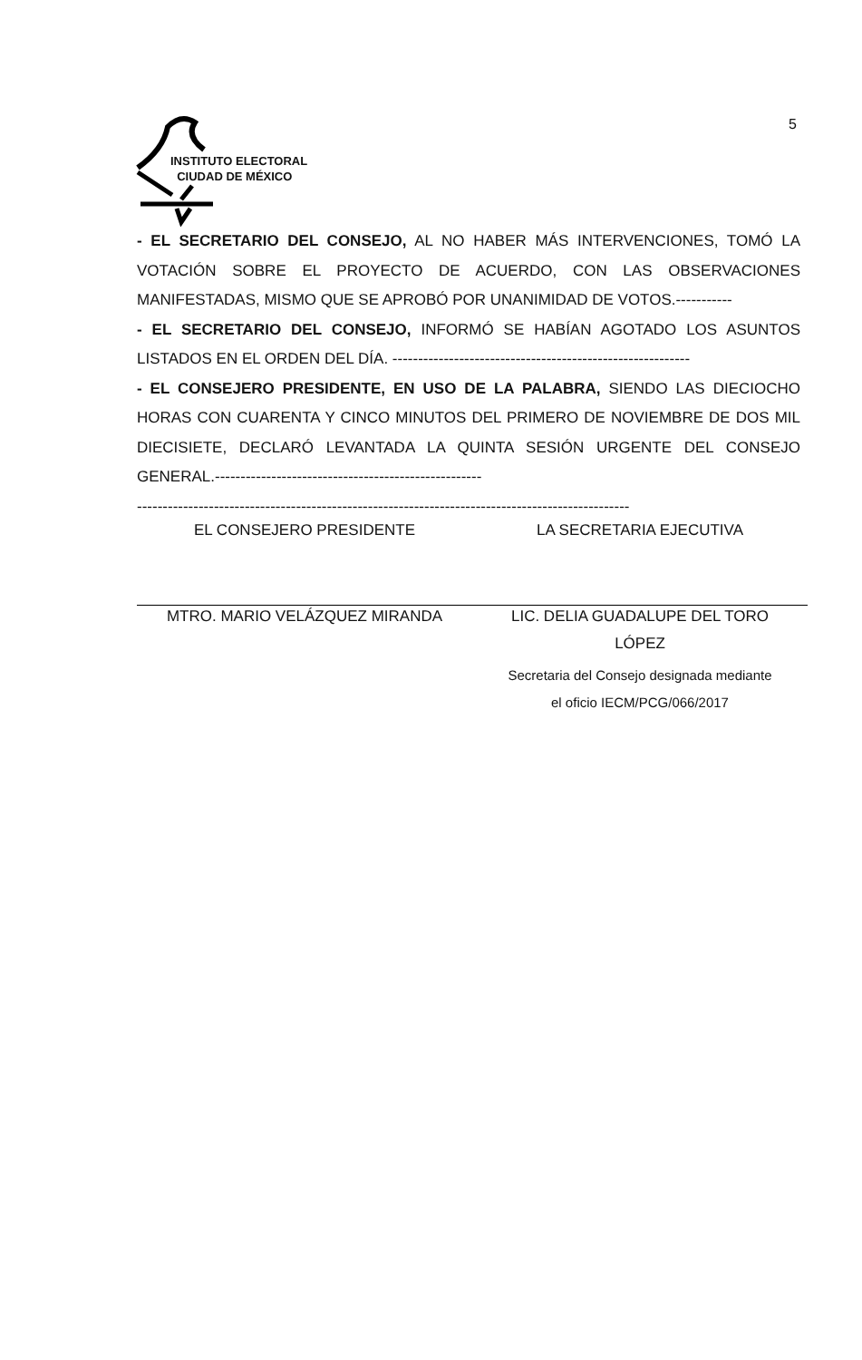5
INSTITUTO ELECTORAL
CIUDAD DE MÉXICO
- EL SECRETARIO DEL CONSEJO, AL NO HABER MÁS INTERVENCIONES, TOMÓ LA VOTACIÓN SOBRE EL PROYECTO DE ACUERDO, CON LAS OBSERVACIONES MANIFESTADAS, MISMO QUE SE APROBÓ POR UNANIMIDAD DE VOTOS.-----------
- EL SECRETARIO DEL CONSEJO, INFORMÓ SE HABÍAN AGOTADO LOS ASUNTOS LISTADOS EN EL ORDEN DEL DÍA. ----------------------------------------------------------
- EL CONSEJERO PRESIDENTE, EN USO DE LA PALABRA, SIENDO LAS DIECIOCHO HORAS CON CUARENTA Y CINCO MINUTOS DEL PRIMERO DE NOVIEMBRE DE DOS MIL DIECISIETE, DECLARÓ LEVANTADA LA QUINTA SESIÓN URGENTE DEL CONSEJO GENERAL.----------------------------------------------------
------------------------------------------------------------------------------------------------
EL CONSEJERO PRESIDENTE
MTRO. MARIO VELÁZQUEZ MIRANDA
LA SECRETARIA EJECUTIVA
LIC. DELIA GUADALUPE DEL TORO
LÓPEZ
Secretaria del Consejo designada mediante
el oficio IECM/PCG/066/2017